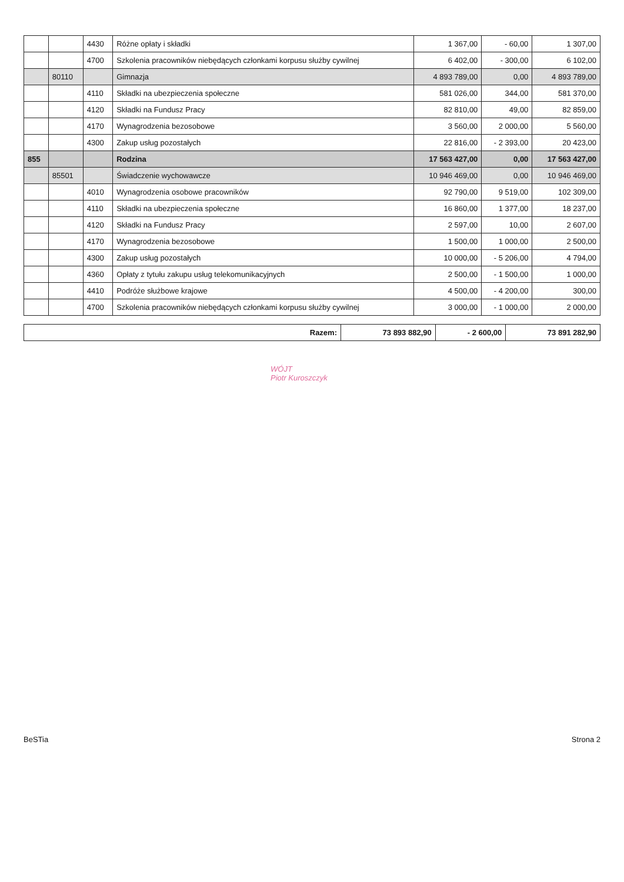| | | 4430 | Różne opłaty i składki | 1 367,00 | - 60,00 | 1 307,00 |
| | | 4700 | Szkolenia pracowników niebędących członkami korpusu służby cywilnej | 6 402,00 | - 300,00 | 6 102,00 |
| | 80110 | | Gimnazja | 4 893 789,00 | 0,00 | 4 893 789,00 |
| | | 4110 | Składki na ubezpieczenia społeczne | 581 026,00 | 344,00 | 581 370,00 |
| | | 4120 | Składki na Fundusz Pracy | 82 810,00 | 49,00 | 82 859,00 |
| | | 4170 | Wynagrodzenia bezosobowe | 3 560,00 | 2 000,00 | 5 560,00 |
| | | 4300 | Zakup usług pozostałych | 22 816,00 | - 2 393,00 | 20 423,00 |
| 855 | | | Rodzina | 17 563 427,00 | 0,00 | 17 563 427,00 |
| | 85501 | | Świadczenie wychowawcze | 10 946 469,00 | 0,00 | 10 946 469,00 |
| | | 4010 | Wynagrodzenia osobowe pracowników | 92 790,00 | 9 519,00 | 102 309,00 |
| | | 4110 | Składki na ubezpieczenia społeczne | 16 860,00 | 1 377,00 | 18 237,00 |
| | | 4120 | Składki na Fundusz Pracy | 2 597,00 | 10,00 | 2 607,00 |
| | | 4170 | Wynagrodzenia bezosobowe | 1 500,00 | 1 000,00 | 2 500,00 |
| | | 4300 | Zakup usług pozostałych | 10 000,00 | - 5 206,00 | 4 794,00 |
| | | 4360 | Opłaty z tytułu zakupu usług telekomunikacyjnych | 2 500,00 | - 1 500,00 | 1 000,00 |
| | | 4410 | Podróże służbowe krajowe | 4 500,00 | - 4 200,00 | 300,00 |
| | | 4700 | Szkolenia pracowników niebędących członkami korpusu służby cywilnej | 3 000,00 | - 1 000,00 | 2 000,00 |
| Razem: | 73 893 882,90 | - 2 600,00 | 73 891 282,90 |
WÓJT
Piotr Kuroszczyk
BeSTia Strona 2